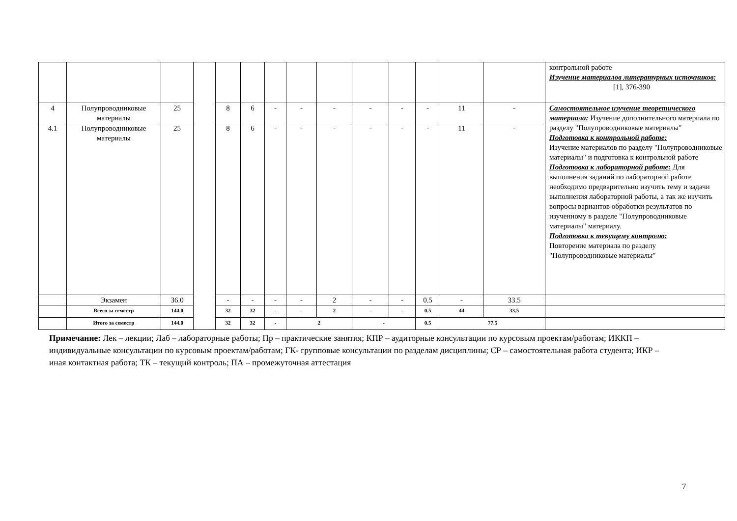| | | | | | | | | | | | | | | контрольной работе Изучение материалов литературных источников: [1], 376-390 | |
| 4 | Полупроводниковые материалы | 25 | | 8 | 6 | - | - | - | - | - | - | 11 | - | Самостоятельное изучение теоретического материала: Изучение дополнительного материала по разделу "Полупроводниковые материалы" Подготовка к контрольной работе: Изучение материалов по разделу "Полупроводниковые материалы" и подготовка к контрольной работе Подготовка к лабораторной работе: Для выполнения заданий по лабораторной работе необходимо предварительно изучить тему и задачи выполнения лабораторной работы, а так же изучить вопросы вариантов обработки результатов по изученному в разделе "Полупроводниковые материалы" материалу. Подготовка к текущему контролю: Повторение материала по разделу "Полупроводниковые материалы" | |
| 4.1 | Полупроводниковые материалы | 25 | | 8 | 6 | - | - | - | - | - | - | 11 | - | | |
| | Экзамен | 36.0 | | - | - | - | - | 2 | - | - | 0.5 | - | 33.5 | | |
| | Всего за семестр | 144.0 | | 32 | 32 | - | - | 2 | - | - | 0.5 | 44 | 33.5 | | |
| | Итого за семестр | 144.0 | | 32 | 32 | - | 2 | | - | | 0.5 | 77.5 | | | |
Примечание: Лек – лекции; Лаб – лабораторные работы; Пр – практические занятия; КПР – аудиторные консультации по курсовым проектам/работам; ИККП – индивидуальные консультации по курсовым проектам/работам; ГК- групповые консультации по разделам дисциплины; СР – самостоятельная работа студента; ИКР – иная контактная работа; ТК – текущий контроль; ПА – промежуточная аттестация
7